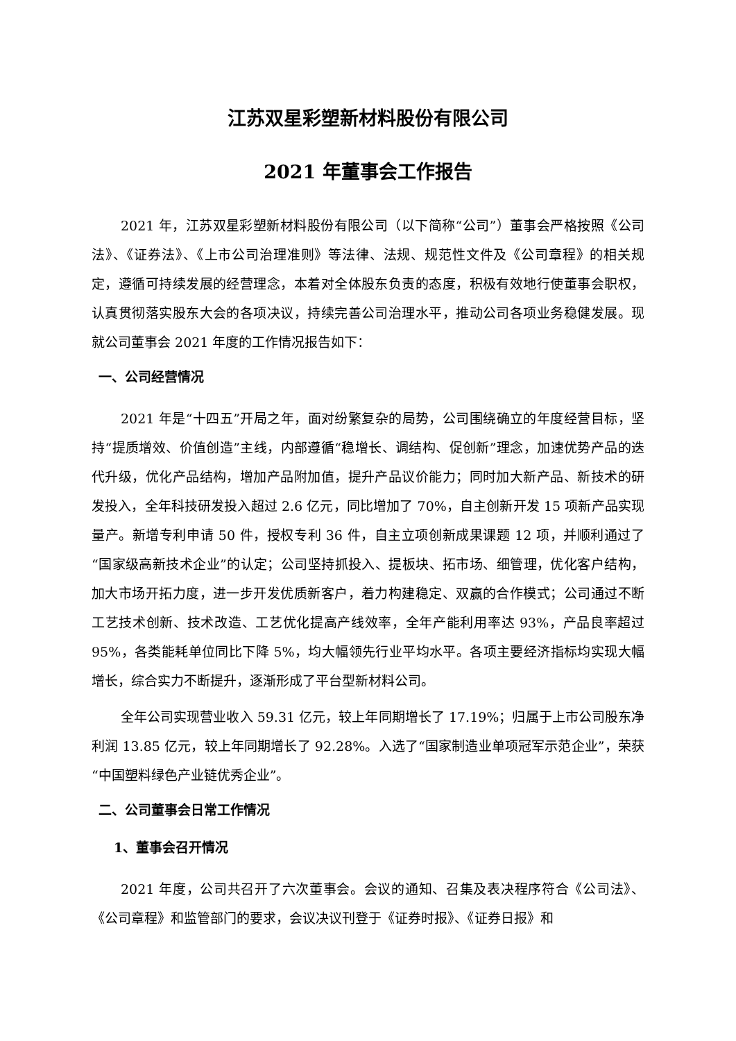江苏双星彩塑新材料股份有限公司
2021 年董事会工作报告
2021 年，江苏双星彩塑新材料股份有限公司（以下简称“公司”）董事会严格按照《公司法》、《证券法》、《上市公司治理准则》等法律、法规、规范性文件及《公司章程》的相关规定，遵循可持续发展的经营理念，本着对全体股东负责的态度，积极有效地行使董事会职权，认真贯彻落实股东大会的各项决议，持续完善公司治理水平，推动公司各项业务稳健发展。现就公司董事会 2021 年度的工作情况报告如下：
一、公司经营情况
2021 年是“十四五”开局之年，面对纷繁复杂的局势，公司围绕确立的年度经营目标，坚持“提质增效、价值创造”主线，内部遵循“稳增长、调结构、促创新”理念，加速优势产品的迭代升级，优化产品结构，增加产品附加值，提升产品议价能力；同时加大新产品、新技术的研发投入，全年科技研发投入超过 2.6 亿元，同比增加了 70%，自主创新开发 15 项新产品实现量产。新增专利申请 50 件，授权专利 36 件，自主立项创新成果课题 12 项，并顺利通过了“国家级高新技术企业”的认定；公司坚持抓投入、提板块、拓市场、细管理，优化客户结构，加大市场开拓力度，进一步开发优质新客户，着力构建稳定、双赢的合作模式；公司通过不断工艺技术创新、技术改造、工艺优化提高产线效率，全年产能利用率达 93%，产品良率超过 95%，各类能耗单位同比下降 5%，均大幅领先行业平均水平。各项主要经济指标均实现大幅增长，综合实力不断提升，逐渐形成了平台型新材料公司。
全年公司实现营业收入 59.31 亿元，较上年同期增长了 17.19%；归属于上市公司股东净利润 13.85 亿元，较上年同期增长了 92.28%。入选了“国家制造业单项冠军示范企业”，荣获“中国塑料绿色产业链优秀企业”。
二、公司董事会日常工作情况
1、董事会召开情况
2021 年度，公司共召开了六次董事会。会议的通知、召集及表决程序符合《公司法》、《公司章程》和监管部门的要求，会议决议刊登于《证券时报》、《证券日报》和